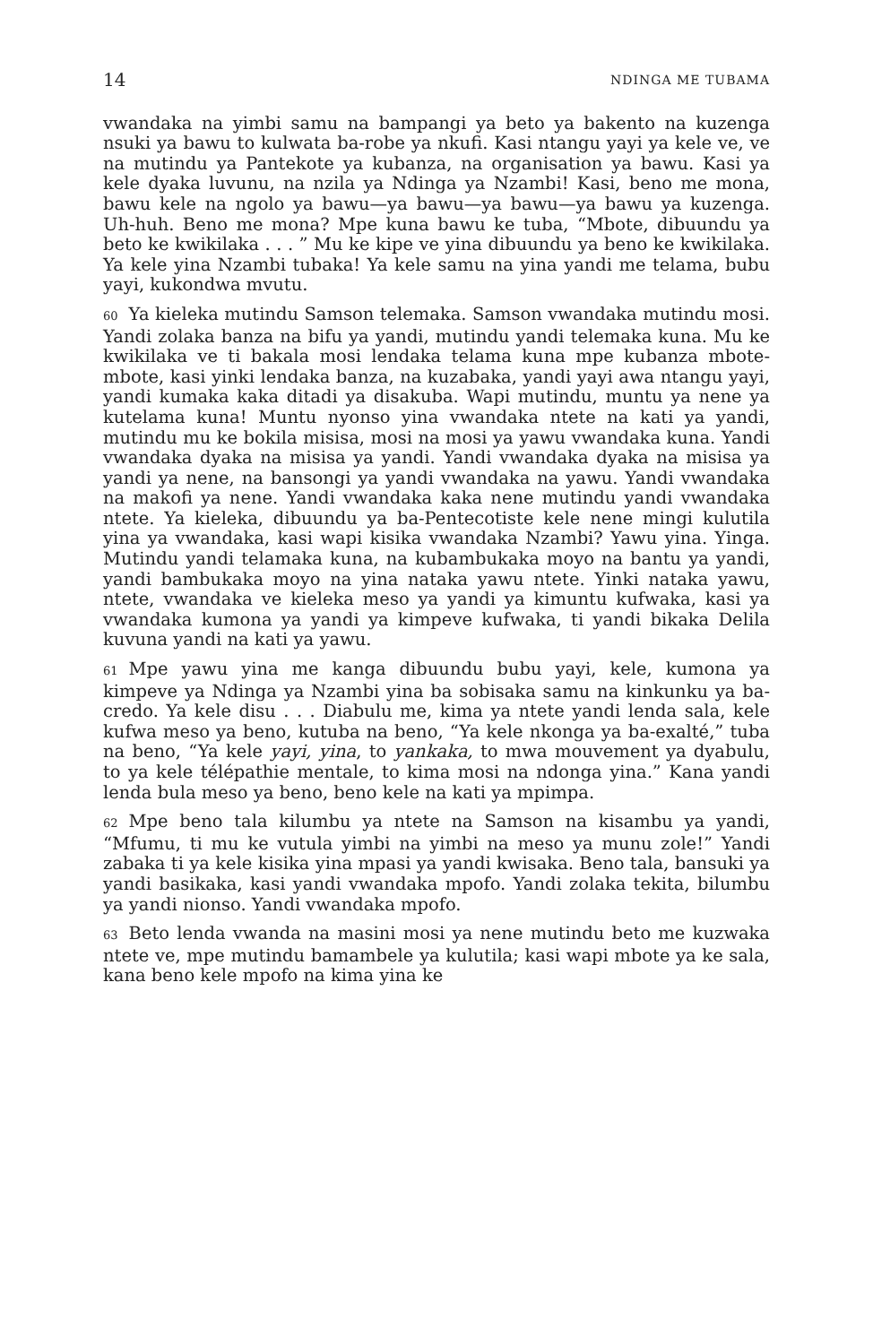14 NDINGA ME TUBAMA
vwandaka na yimbi samu na bampangi ya beto ya bakento na kuzenga nsuki ya bawu to kulwata ba-robe ya nkufi. Kasi ntangu yayi ya kele ve, ve na mutindu ya Pantekote ya kubanza, na organisation ya bawu. Kasi ya kele dyaka luvunu, na nzila ya Ndinga ya Nzambi! Kasi, beno me mona, bawu kele na ngolo ya bawu—ya bawu—ya bawu—ya bawu ya kuzenga. Uh-huh. Beno me mona? Mpe kuna bawu ke tuba, “Mbote, dibuundu ya beto ke kwikilaka . . . ” Mu ke kipe ve yina dibuundu ya beno ke kwikilaka. Ya kele yina Nzambi tubaka! Ya kele samu na yina yandi me telama, bubu yayi, kukondwa mvutu.
60 Ya kieleka mutindu Samson telemaka. Samson vwandaka mutindu mosi. Yandi zolaka banza na bifu ya yandi, mutindu yandi telemaka kuna. Mu ke kwikilaka ve ti bakala mosi lendaka telama kuna mpe kubanza mbote-mbote, kasi yinki lendaka banza, na kuzabaka, yandi yayi awa ntangu yayi, yandi kumaka kaka ditadi ya disakuba. Wapi mutindu, muntu ya nene ya kutelama kuna! Muntu nyonso yina vwandaka ntete na kati ya yandi, mutindu mu ke bokila misisa, mosi na mosi ya yawu vwandaka kuna. Yandi vwandaka dyaka na misisa ya yandi. Yandi vwandaka dyaka na misisa ya yandi ya nene, na bansongi ya yandi vwandaka na yawu. Yandi vwandaka na makofi ya nene. Yandi vwandaka kaka nene mutindu yandi vwandaka ntete. Ya kieleka, dibuundu ya ba-Pentecotiste kele nene mingi kulutila yina ya vwandaka, kasi wapi kisika vwandaka Nzambi? Yawu yina. Yinga. Mutindu yandi telamaka kuna, na kubambukaka moyo na bantu ya yandi, yandi bambukaka moyo na yina nataka yawu ntete. Yinki nataka yawu, ntete, vwandaka ve kieleka meso ya yandi ya kimuntu kufwaka, kasi ya vwandaka kumona ya yandi ya kimpeve kufwaka, ti yandi bikaka Delila kuvuna yandi na kati ya yawu.
61 Mpe yawu yina me kanga dibuundu bubu yayi, kele, kumona ya kimpeve ya Ndinga ya Nzambi yina ba sobisaka samu na kinkunku ya ba-credo. Ya kele disu . . . Diabulu me, kima ya ntete yandi lenda sala, kele kufwa meso ya beno, kutuba na beno, “Ya kele nkonga ya ba-exalté,” tuba na beno, “Ya kele yayi, yina, to yankaka, to mwa mouvement ya dyabulu, to ya kele télépathie mentale, to kima mosi na ndonga yina.” Kana yandi lenda bula meso ya beno, beno kele na kati ya mpimpa.
62 Mpe beno tala kilumbu ya ntete na Samson na kisambu ya yandi, “Mfumu, ti mu ke vutula yimbi na yimbi na meso ya munu zole!” Yandi zabaka ti ya kele kisika yina mpasi ya yandi kwisaka. Beno tala, bansuki ya yandi basikaka, kasi yandi vwandaka mpofo. Yandi zolaka tekita, bilumbu ya yandi nionso. Yandi vwandaka mpofo.
63 Beto lenda vwanda na masini mosi ya nene mutindu beto me kuzwaka ntete ve, mpe mutindu bamambele ya kulutila; kasi wapi mbote ya ke sala, kana beno kele mpofo na kima yina ke